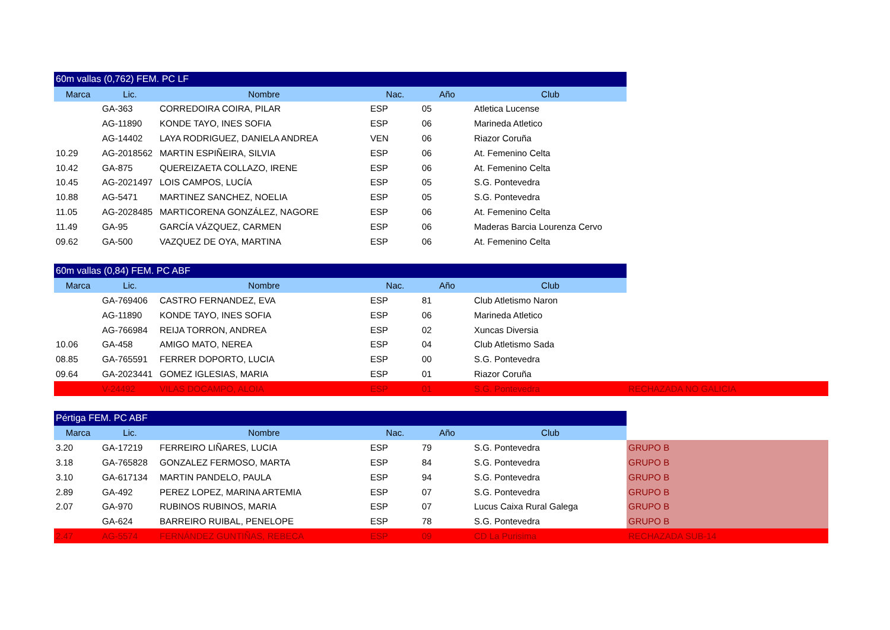| 60m vallas (0,762) FEM. PC LF | | | | | | |
| Marca | Lic. | Nombre | Nac. | Año | Club | |
| | GA-363 | CORREDOIRA COIRA, PILAR | ESP | 05 | Atletica Lucense | |
| | AG-11890 | KONDE TAYO, INES SOFIA | ESP | 06 | Marineda Atletico | |
| | AG-14402 | LAYA RODRIGUEZ, DANIELA ANDREA | VEN | 06 | Riazor Coruña | |
| 10.29 | AG-2018562 | MARTIN ESPIÑEIRA, SILVIA | ESP | 06 | At. Femenino Celta | |
| 10.42 | GA-875 | QUEREIZAETA COLLAZO, IRENE | ESP | 06 | At. Femenino Celta | |
| 10.45 | AG-2021497 | LOIS CAMPOS, LUCÍA | ESP | 05 | S.G. Pontevedra | |
| 10.88 | AG-5471 | MARTINEZ SANCHEZ, NOELIA | ESP | 05 | S.G. Pontevedra | |
| 11.05 | AG-2028485 | MARTICORENA GONZÁLEZ, NAGORE | ESP | 06 | At. Femenino Celta | |
| 11.49 | GA-95 | GARCÍA VÁZQUEZ, CARMEN | ESP | 06 | Maderas Barcia Lourenza Cervo | |
| 09.62 | GA-500 | VAZQUEZ DE OYA, MARTINA | ESP | 06 | At. Femenino Celta | |
| 60m vallas (0,84) FEM. PC ABF | | | | | | |
| Marca | Lic. | Nombre | Nac. | Año | Club | |
| | GA-769406 | CASTRO FERNANDEZ, EVA | ESP | 81 | Club Atletismo Naron | |
| | AG-11890 | KONDE TAYO, INES SOFIA | ESP | 06 | Marineda Atletico | |
| | AG-766984 | REIJA TORRON, ANDREA | ESP | 02 | Xuncas Diversia | |
| 10.06 | GA-458 | AMIGO MATO, NEREA | ESP | 04 | Club Atletismo Sada | |
| 08.85 | GA-765591 | FERRER DOPORTO, LUCIA | ESP | 00 | S.G. Pontevedra | |
| 09.64 | GA-2023441 | GOMEZ IGLESIAS, MARIA | ESP | 01 | Riazor Coruña | |
| | V-24492 | VILAS DOCAMPO, ALOIA | ESP | 01 | S.G. Pontevedra | RECHAZADA NO GALICIA |
| Pértiga FEM. PC ABF | | | | | | |
| Marca | Lic. | Nombre | Nac. | Año | Club | |
| 3.20 | GA-17219 | FERREIRO LIÑARES, LUCIA | ESP | 79 | S.G. Pontevedra | GRUPO B |
| 3.18 | GA-765828 | GONZALEZ FERMOSO, MARTA | ESP | 84 | S.G. Pontevedra | GRUPO B |
| 3.10 | GA-617134 | MARTIN PANDELO, PAULA | ESP | 94 | S.G. Pontevedra | GRUPO B |
| 2.89 | GA-492 | PEREZ LOPEZ, MARINA ARTEMIA | ESP | 07 | S.G. Pontevedra | GRUPO B |
| 2.07 | GA-970 | RUBINOS RUBINOS, MARIA | ESP | 07 | Lucus Caixa Rural Galega | GRUPO B |
| | GA-624 | BARREIRO RUIBAL, PENELOPE | ESP | 78 | S.G. Pontevedra | GRUPO B |
| 2.47 | AG-5574 | FERNÁNDEZ GUNTIÑAS, REBECA | ESP | 09 | CD La Purisima | RECHAZADA SUB-14 |